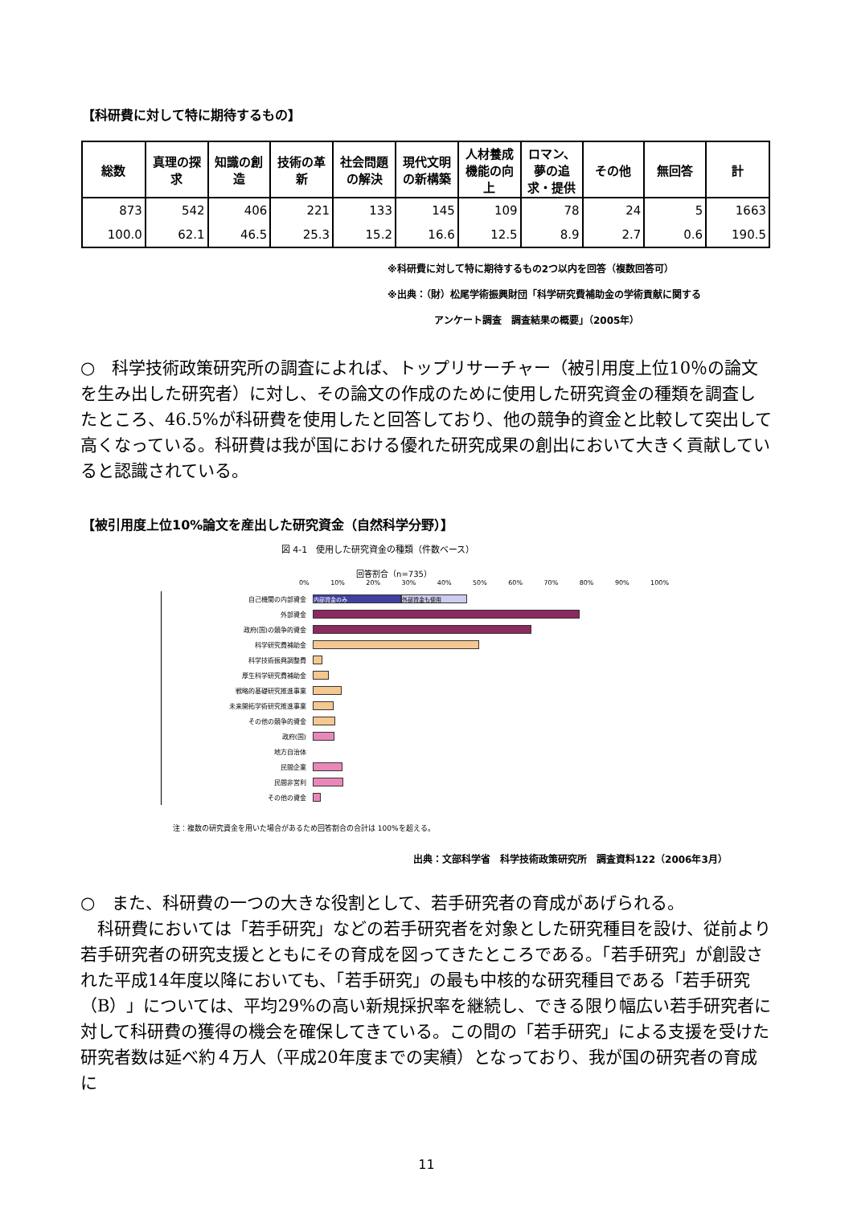【科研費に対して特に期待するもの】
| 総数 | 真理の探求 | 知識の創造 | 技術の革新 | 社会問題の解決 | 現代文明の新構築 | 人材養成機能の向上 | ロマン、夢の追求・提供 | その他 | 無回答 | 計 |
| --- | --- | --- | --- | --- | --- | --- | --- | --- | --- | --- |
| 873 | 542 | 406 | 221 | 133 | 145 | 109 | 78 | 24 | 5 | 1663 |
| 100.0 | 62.1 | 46.5 | 25.3 | 15.2 | 16.6 | 12.5 | 8.9 | 2.7 | 0.6 | 190.5 |
※科研費に対して特に期待するもの2つ以内を回答（複数回答可）
※出典：（財）松尾学術振興財団「科学研究費補助金の学術貢献に関する
アンケート調査　調査結果の概要」（2005年）
○　科学技術政策研究所の調査によれば、トップリサーチャー（被引用度上位10％の論文を生み出した研究者）に対し、その論文の作成のために使用した研究資金の種類を調査したところ、46.5%が科研費を使用したと回答しており、他の競争的資金と比較して突出して高くなっている。科研費は我が国における優れた研究成果の創出において大きく貢献していると認識されている。
【被引用度上位10%論文を産出した研究資金（自然科学分野）】
図 4-1　使用した研究資金の種類（件数ベース）
回答割合（n=735）
0% 10% 20% 30% 40% 50% 60% 70% 80% 90% 100%
自己機関の内部資金
内部資金のみ 外部資金も使用
外部資金
政府(国)の競争的資金
科学研究費補助金
科学技術振興調整費
厚生科学研究費補助金
戦略的基礎研究推進事業
未来開拓学術研究推進事業
その他の競争的資金
政府(国)
地方自治体
民間企業
民間非営利
その他の資金
注：複数の研究資金を用いた場合があるため回答割合の合計は 100%を超える。
出典：文部科学省　科学技術政策研究所　調査資料122（2006年3月）
○　また、科研費の一つの大きな役割として、若手研究者の育成があげられる。
　科研費においては「若手研究」などの若手研究者を対象とした研究種目を設け、従前より若手研究者の研究支援とともにその育成を図ってきたところである。「若手研究」が創設された平成14年度以降においても、「若手研究」の最も中核的な研究種目である「若手研究（B）」については、平均29%の高い新規採択率を継続し、できる限り幅広い若手研究者に対して科研費の獲得の機会を確保してきている。この間の「若手研究」による支援を受けた研究者数は延べ約４万人（平成20年度までの実績）となっており、我が国の研究者の育成に
11